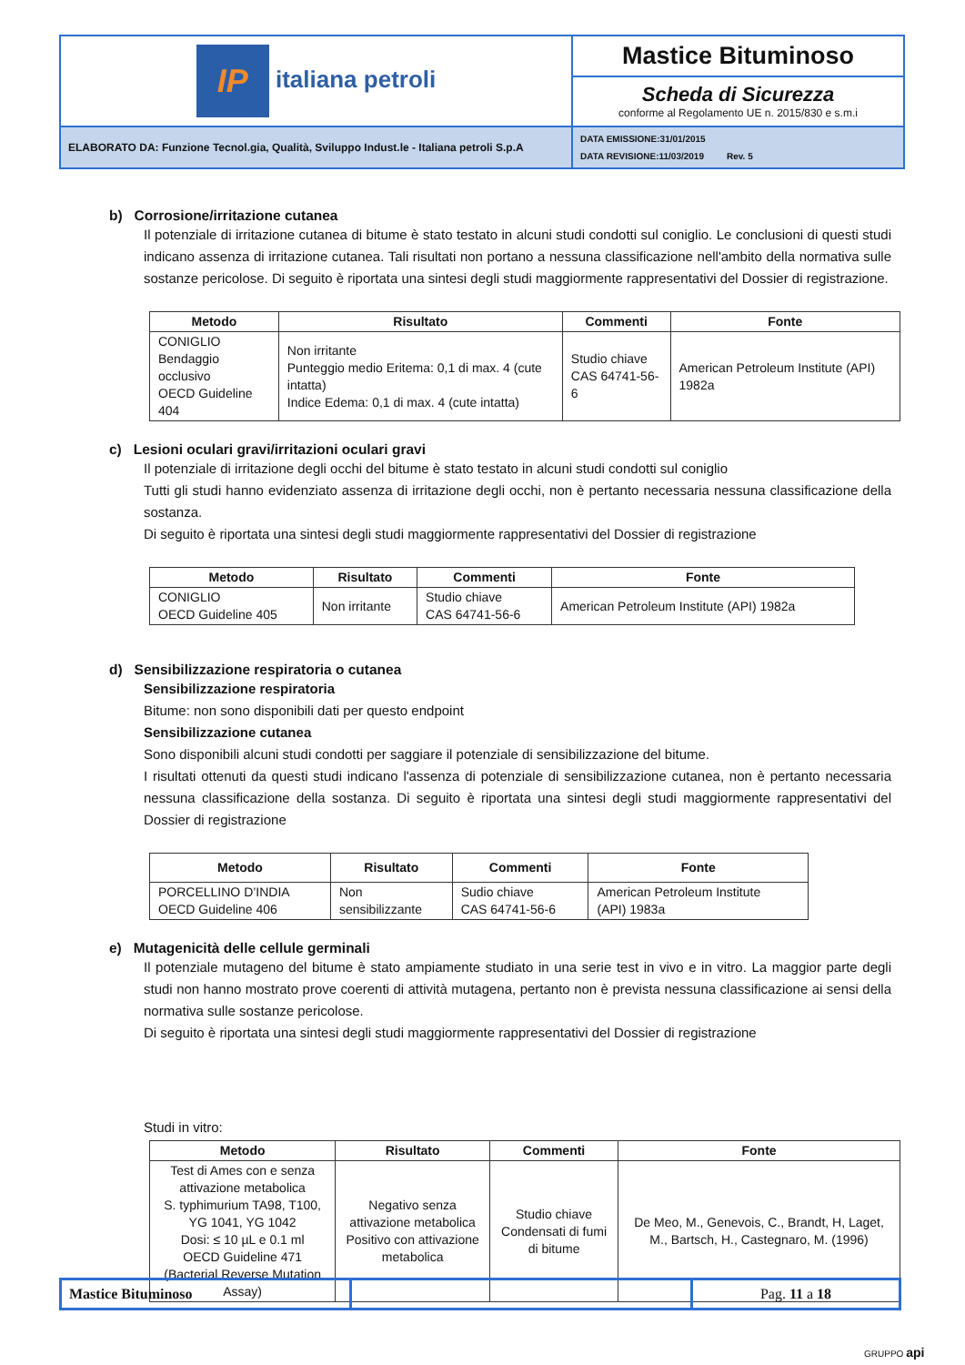| IP italiana petroli | Mastice Bituminoso |
| | Scheda di Sicurezza conforme al Regolamento UE n. 2015/830 e s.m.i |
| ELABORATO DA: Funzione Tecnol.gia, Qualità, Sviluppo Indust.le - Italiana petroli S.p.A | DATA EMISSIONE:31/01/2015 DATA REVISIONE:11/03/2019 Rev. 5 |
b) Corrosione/irritazione cutanea
Il potenziale di irritazione cutanea di bitume è stato testato in alcuni studi condotti sul coniglio. Le conclusioni di questi studi indicano assenza di irritazione cutanea. Tali risultati non portano a nessuna classificazione nell'ambito della normativa sulle sostanze pericolose. Di seguito è riportata una sintesi degli studi maggiormente rappresentativi del Dossier di registrazione.
| Metodo | Risultato | Commenti | Fonte |
| --- | --- | --- | --- |
| CONIGLIO Bendaggio occlusivo OECD Guideline 404 | Non irritante Punteggio medio Eritema: 0,1 di max. 4 (cute intatta) Indice Edema: 0,1 di max. 4 (cute intatta) | Studio chiave CAS 64741-56-6 | American Petroleum Institute (API) 1982a |
c) Lesioni oculari gravi/irritazioni oculari gravi
Il potenziale di irritazione degli occhi del bitume è stato testato in alcuni studi condotti sul coniglio
Tutti gli studi hanno evidenziato assenza di irritazione degli occhi, non è pertanto necessaria nessuna classificazione della sostanza.
Di seguito è riportata una sintesi degli studi maggiormente rappresentativi del Dossier di registrazione
| Metodo | Risultato | Commenti | Fonte |
| --- | --- | --- | --- |
| CONIGLIO OECD Guideline 405 | Non irritante | Studio chiave CAS 64741-56-6 | American Petroleum Institute (API) 1982a |
d) Sensibilizzazione respiratoria o cutanea
Sensibilizzazione respiratoria
Bitume: non sono disponibili dati per questo endpoint
Sensibilizzazione cutanea
Sono disponibili alcuni studi condotti per saggiare il potenziale di sensibilizzazione del bitume.
I risultati ottenuti da questi studi indicano l'assenza di potenziale di sensibilizzazione cutanea, non è pertanto necessaria nessuna classificazione della sostanza. Di seguito è riportata una sintesi degli studi maggiormente rappresentativi del Dossier di registrazione
| Metodo | Risultato | Commenti | Fonte |
| --- | --- | --- | --- |
| PORCELLINO D’INDIA OECD Guideline 406 | Non sensibilizzante | Sudio chiave CAS 64741-56-6 | American Petroleum Institute (API) 1983a |
e) Mutagenicità delle cellule germinali
Il potenziale mutageno del bitume è stato ampiamente studiato in una serie test in vivo e in vitro. La maggior parte degli studi non hanno mostrato prove coerenti di attività mutagena, pertanto non è prevista nessuna classificazione ai sensi della normativa sulle sostanze pericolose.
Di seguito è riportata una sintesi degli studi maggiormente rappresentativi del Dossier di registrazione
Studi in vitro:
| Metodo | Risultato | Commenti | Fonte |
| --- | --- | --- | --- |
| Test di Ames con e senza attivazione metabolica S. typhimurium TA98, T100, YG 1041, YG 1042 Dosi: ≤ 10 µL e 0.1 ml OECD Guideline 471 (Bacterial Reverse Mutation Assay) | Negativo senza attivazione metabolica Positivo con attivazione metabolica | Studio chiave Condensati di fumi di bitume | De Meo, M., Genevois, C., Brandt, H, Laget, M., Bartsch, H., Castegnaro, M. (1996) |
| Mastice Bituminoso | | Pag. 11 a 18 |
GRUPPO api